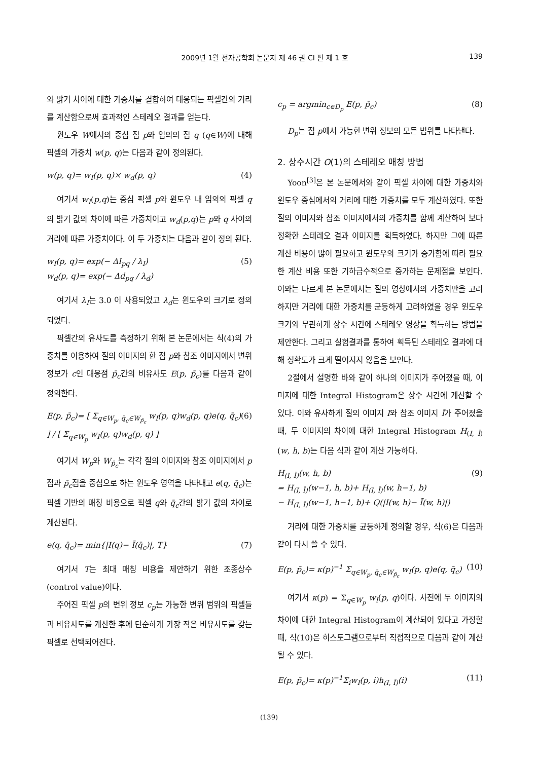2009년 1월 전자공학회 논문지 제 46 권 CI 편 제 1 호
139
와 밝기 차이에 대한 가중치를 결합하여 대응되는 픽셀간의 거리를 계산함으로써 효과적인 스테레오 결과를 얻는다.
윈도우 W에서의 중심 점 p와 임의의 점 q (q∈W)에 대해 픽셀의 가중치 w(p, q)는 다음과 같이 정의된다.
w(p, q)= w<sub>I</sub>(p, q)× w<sub>d</sub>(p, q) (4)
여기서 w<sub>I</sub>(p,q)는 중심 픽셀 p와 윈도우 내 임의의 픽셀 q의 밝기 값의 차이에 따른 가중치이고 w<sub>d</sub>(p,q)는 p와 q 사이의 거리에 따른 가중치이다. 이 두 가중치는 다음과 같이 정의 된다.
w<sub>I</sub>(p, q)= exp(− ΔI<sub>pq</sub> / λ<sub>I</sub>)
w<sub>d</sub>(p, q)= exp(− Δd<sub>pq</sub> / λ<sub>d</sub>) (5)
여기서 λ<sub>I</sub>는 3.0 이 사용되었고 λ<sub>d</sub>는 윈도우의 크기로 정의 되었다.
픽셀간의 유사도를 측정하기 위해 본 논문에서는 식(4)의 가중치를 이용하여 질의 이미지의 한 점 p와 참조 이미지에서 변위 정보가 c인 대응점 p̄<sub>c</sub>간의 비유사도 E(p, p̄<sub>c</sub>)를 다음과 같이 정의한다.
E(p, p̄<sub>c</sub>)= [ Σ<sub>q∈W<sub>p</sub>, q̄<sub>c</sub>∈W<sub>p̄<sub>c</sub></sub></sub> w<sub>I</sub>(p, q)w<sub>d</sub>(p, q)e(q, q̄<sub>c</sub>) ] / [ Σ<sub>q∈W<sub>p</sub></sub> w<sub>I</sub>(p, q)w<sub>d</sub>(p, q) ] (6)
여기서 W<sub>p</sub>와 W<sub>p̄<sub>c</sub></sub>는 각각 질의 이미지와 참조 이미지에서 p점과 p̄<sub>c</sub>점을 중심으로 하는 윈도우 영역을 나타내고 e(q, q̄<sub>c</sub>)는 픽셀 기반의 매칭 비용으로 픽셀 q와 q̄<sub>c</sub>간의 밝기 값의 차이로 계산된다.
e(q, q̄<sub>c</sub>)= min{|I(q)− Ī(q̄<sub>c</sub>)|, T} (7)
여기서 T는 최대 매칭 비용을 제안하기 위한 조종상수(control value)이다.
주어진 픽셀 p의 변위 정보 c<sub>p</sub>는 가능한 변위 범위의 픽셀들과 비유사도를 계산한 후에 단순하게 가장 작은 비유사도를 갖는 픽셀로 선택되어진다.
c<sub>p</sub> = argmin<sub>c∈D<sub>p</sub></sub> E(p, p̄<sub>c</sub>) (8)
D<sub>p</sub>는 점 p에서 가능한 변위 정보의 모든 범위를 나타낸다.
2. 상수시간 O(1)의 스테레오 매칭 방법
Yoon<sup>[3]</sup>은 본 논문에서와 같이 픽셀 차이에 대한 가중치와 윈도우 중심에서의 거리에 대한 가중치를 모두 계산하였다. 또한 질의 이미지와 참조 이미지에서의 가중치를 함께 계산하여 보다 정확한 스테레오 결과 이미지를 획득하였다. 하지만 그에 따른 계산 비용이 많이 필요하고 윈도우의 크기가 증가함에 따라 필요한 계산 비용 또한 기하급수적으로 증가하는 문제점을 보인다. 이와는 다르게 본 논문에서는 질의 영상에서의 가중치만을 고려하지만 거리에 대한 가중치를 균등하게 고려하였을 경우 윈도우 크기와 무관하게 상수 시간에 스테레오 영상을 획득하는 방법을 제안한다. 그리고 실험결과를 통하여 획득된 스테레오 결과에 대해 정확도가 크게 떨어지지 않음을 보인다.
2절에서 설명한 바와 같이 하나의 이미지가 주어졌을 때, 이미지에 대한 Integral Histogram은 상수 시간에 계산할 수 있다. 이와 유사하게 질의 이미지 I와 참조 이미지 Ī가 주어졌을 때, 두 이미지의 차이에 대한 Integral Histogram H<sub>(I, Ī)</sub>(w, h, b)는 다음 식과 같이 계산 가능하다.
H<sub>(I, Ī)</sub>(w, h, b)
= H<sub>(I, Ī)</sub>(w−1, h, b)+ H<sub>(I, Ī)</sub>(w, h−1, b)
− H<sub>(I, Ī)</sub>(w−1, h−1, b)+ Q(|I(w, h)− Ī(w, h)|) (9)
거리에 대한 가중치를 균등하게 정의할 경우, 식(6)은 다음과 같이 다시 쓸 수 있다.
E(p, p̄<sub>c</sub>)= κ(p)<sup>−1</sup> Σ<sub>q∈W<sub>p</sub>, q̄<sub>c</sub>∈W<sub>p̄<sub>c</sub></sub></sub> w<sub>I</sub>(p, q)e(q, q̄<sub>c</sub>) (10)
여기서 κ(p) = Σ<sub>q∈W<sub>p</sub></sub> w<sub>I</sub>(p, q)이다. 사전에 두 이미지의 차이에 대한 Integral Histogram이 계산되어 있다고 가정할 때, 식(10)은 히스토그램으로부터 직접적으로 다음과 같이 계산될 수 있다.
E(p, p̄<sub>c</sub>)= κ(p)<sup>−1</sup>Σ<sub>i</sub>w<sub>I</sub>(p, i)h<sub>(I, Ī)</sub>(i) (11)
(139)